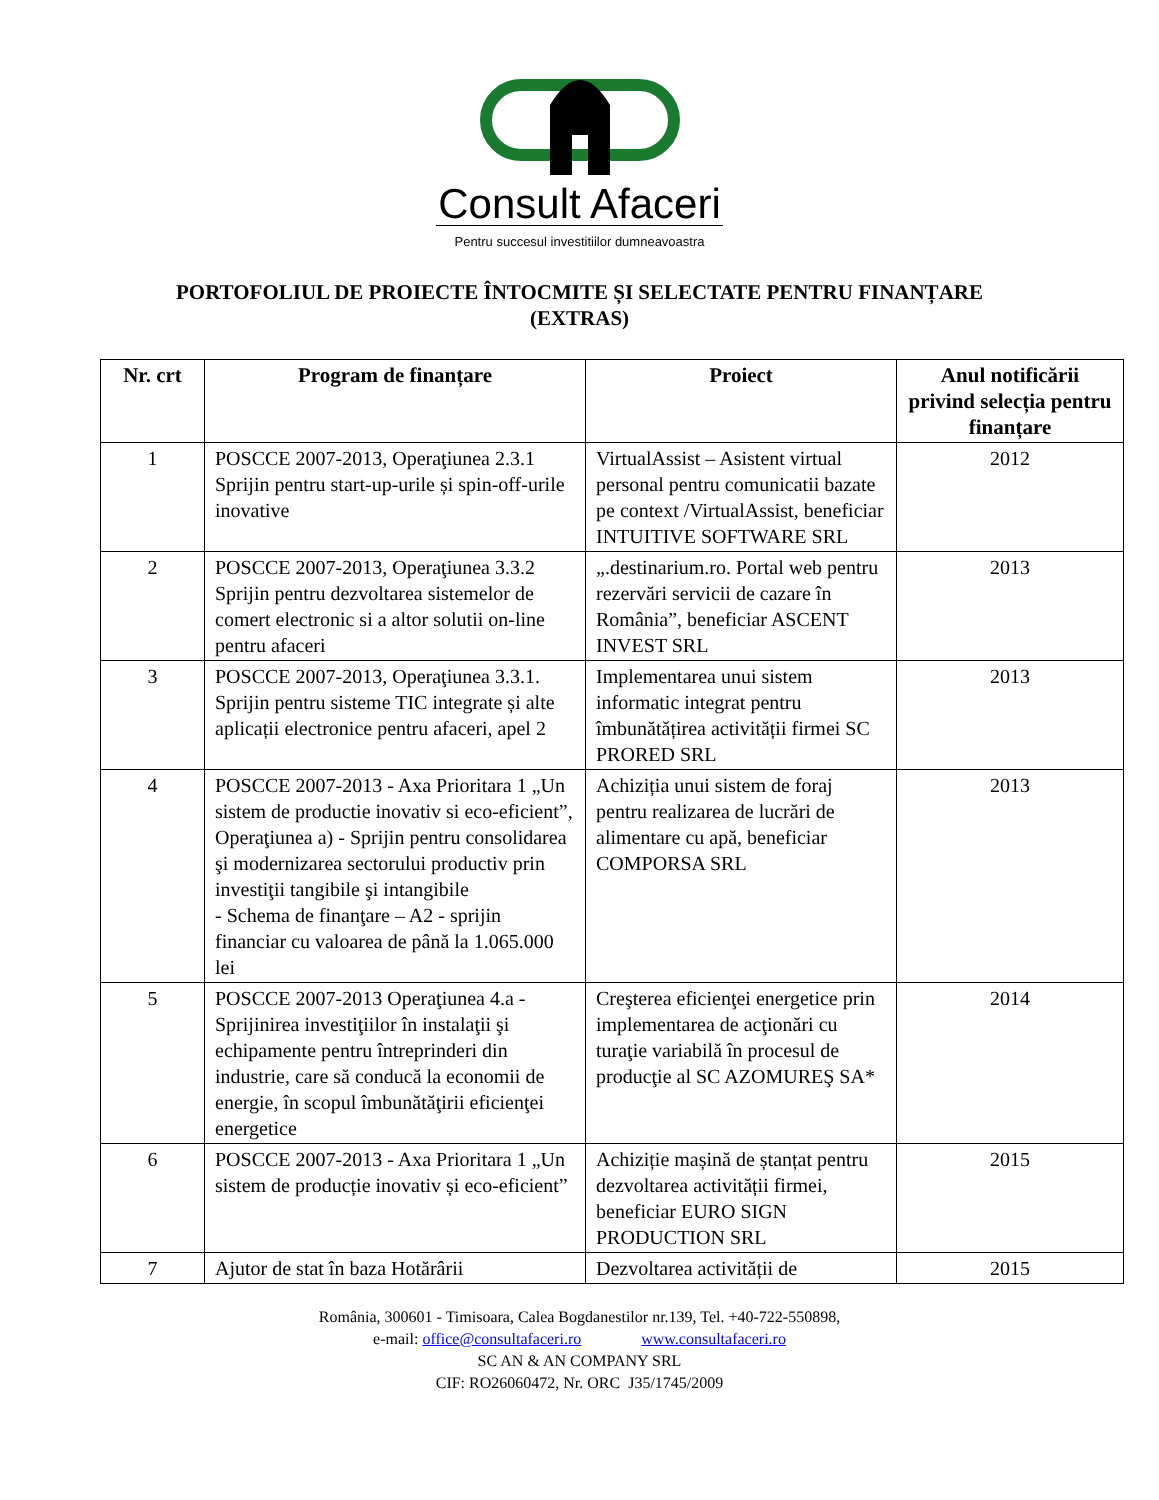Consult Afaceri
Pentru succesul investitiilor dumneavoastra
PORTOFOLIUL DE PROIECTE ÎNTOCMITE ȘI SELECTATE PENTRU FINANȚARE
(EXTRAS)
| Nr. crt | Program de finanțare | Proiect | Anul notificării privind selecția pentru finanțare |
| --- | --- | --- | --- |
| 1 | POSCCE 2007-2013, Operaţiunea 2.3.1 Sprijin pentru start-up-urile și spin-off-urile inovative | VirtualAssist – Asistent virtual personal pentru comunicatii bazate pe context /VirtualAssist, beneficiar INTUITIVE SOFTWARE SRL | 2012 |
| 2 | POSCCE 2007-2013, Operaţiunea 3.3.2 Sprijin pentru dezvoltarea sistemelor de comert electronic si a altor solutii on-line pentru afaceri | „.destinarium.ro. Portal web pentru rezervări servicii de cazare în România”, beneficiar ASCENT INVEST SRL | 2013 |
| 3 | POSCCE 2007-2013, Operaţiunea 3.3.1. Sprijin pentru sisteme TIC integrate și alte aplicații electronice pentru afaceri, apel 2 | Implementarea unui sistem informatic integrat pentru îmbunătățirea activității firmei SC PRORED SRL | 2013 |
| 4 | POSCCE 2007-2013 - Axa Prioritara 1 „Un sistem de productie inovativ si eco-eficient”, Operaţiunea a) - Sprijin pentru consolidarea şi modernizarea sectorului productiv prin investiţii tangibile şi intangibile - Schema de finanţare – A2 - sprijin financiar cu valoarea de până la 1.065.000 lei | Achiziția unui sistem de foraj pentru realizarea de lucrări de alimentare cu apă, beneficiar COMPORSA SRL | 2013 |
| 5 | POSCCE 2007-2013 Operaţiunea 4.a - Sprijinirea investiţiilor în instalaţii şi echipamente pentru întreprinderi din industrie, care să conducă la economii de energie, în scopul îmbunătăţirii eficienţei energetice | Creşterea eficienţei energetice prin implementarea de acţionări cu turaţie variabilă în procesul de producţie al SC AZOMUREŞ SA* | 2014 |
| 6 | POSCCE 2007-2013 - Axa Prioritara 1 „Un sistem de producție inovativ și eco-eficient” | Achiziție mașină de ștanțat pentru dezvoltarea activității firmei, beneficiar EURO SIGN PRODUCTION SRL | 2015 |
| 7 | Ajutor de stat în baza Hotărârii | Dezvoltarea activității de | 2015 |
România, 300601 - Timisoara, Calea Bogdanestilor nr.139, Tel. +40-722-550898,
e-mail: office@consultafaceri.ro www.consultafaceri.ro
SC AN & AN COMPANY SRL
CIF: RO26060472, Nr. ORC J35/1745/2009